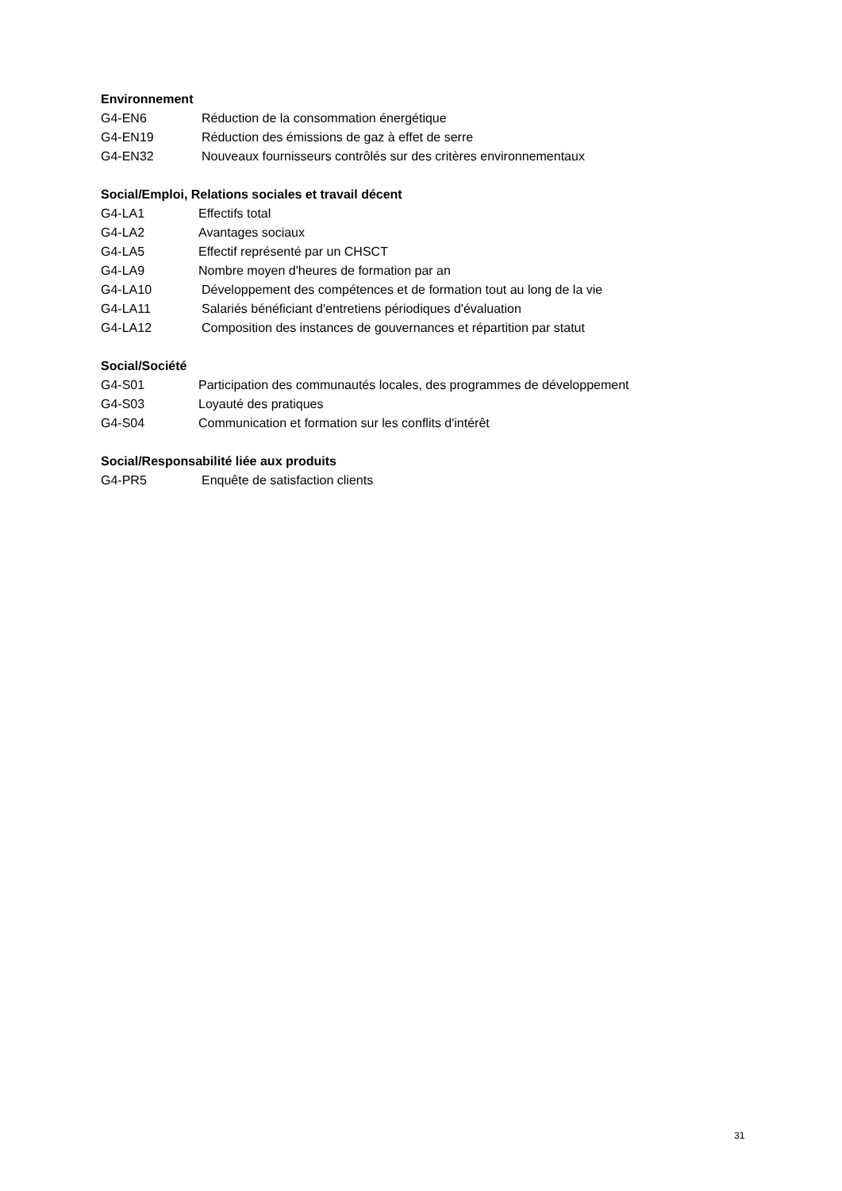Environnement
G4-EN6 Réduction de la consommation énergétique
G4-EN19 Réduction des émissions de gaz à effet de serre
G4-EN32 Nouveaux fournisseurs contrôlés sur des critères environnementaux
Social/Emploi, Relations sociales et travail décent
G4-LA1 Effectifs total
G4-LA2 Avantages sociaux
G4-LA5 Effectif représenté par un CHSCT
G4-LA9 Nombre moyen d'heures de formation par an
G4-LA10 Développement des compétences et de formation tout au long de la vie
G4-LA11 Salariés bénéficiant d'entretiens périodiques d'évaluation
G4-LA12 Composition des instances de gouvernances et répartition par statut
Social/Société
G4-S01 Participation des communautés locales, des programmes de développement
G4-S03 Loyauté des pratiques
G4-S04 Communication et formation sur les conflits d'intérêt
Social/Responsabilité liée aux produits
G4-PR5 Enquête de satisfaction clients
31